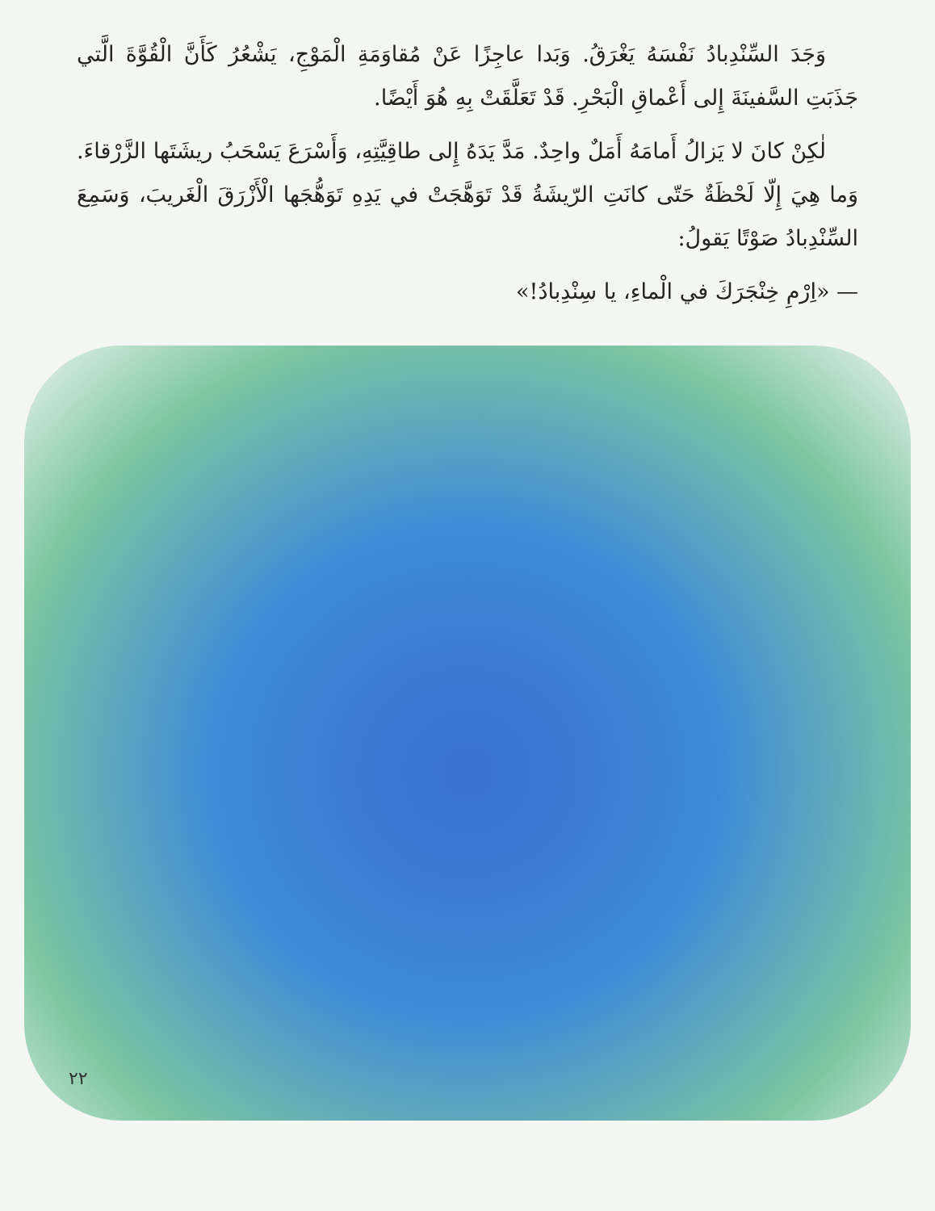وَجَدَ السِّنْدِبادُ نَفْسَهُ يَغْرَقُ. وَبَدا عاجِزًا عَنْ مُقاوَمَةِ الْمَوْجِ، يَشْعُرُ كَأَنَّ الْقُوَّةَ الَّتي جَذَبَتِ السَّفينَةَ إِلى أَعْماقِ الْبَحْرِ. قَدْ تَعَلَّقَتْ بِهِ هُوَ أَيْضًا.
لٰكِنْ كانَ لا يَزالُ أَمامَهُ أَمَلٌ واحِدٌ. مَدَّ يَدَهُ إِلى طاقِيَّتِهِ، وَأَسْرَعَ يَسْحَبُ ريشَتَها الزَّرْقاءَ. وَما هِيَ إِلّا لَحْظَةٌ حَتّى كانَتِ الرّيشَةُ قَدْ تَوَهَّجَتْ في يَدِهِ تَوَهُّجَها الْأَزْرَقَ الْغَريبَ، وَسَمِعَ السِّنْدِبادُ صَوْتًا يَقولُ:
— «اِرْمِ خِنْجَرَكَ في الْماءِ، يا سِنْدِبادُ!»
٢٢